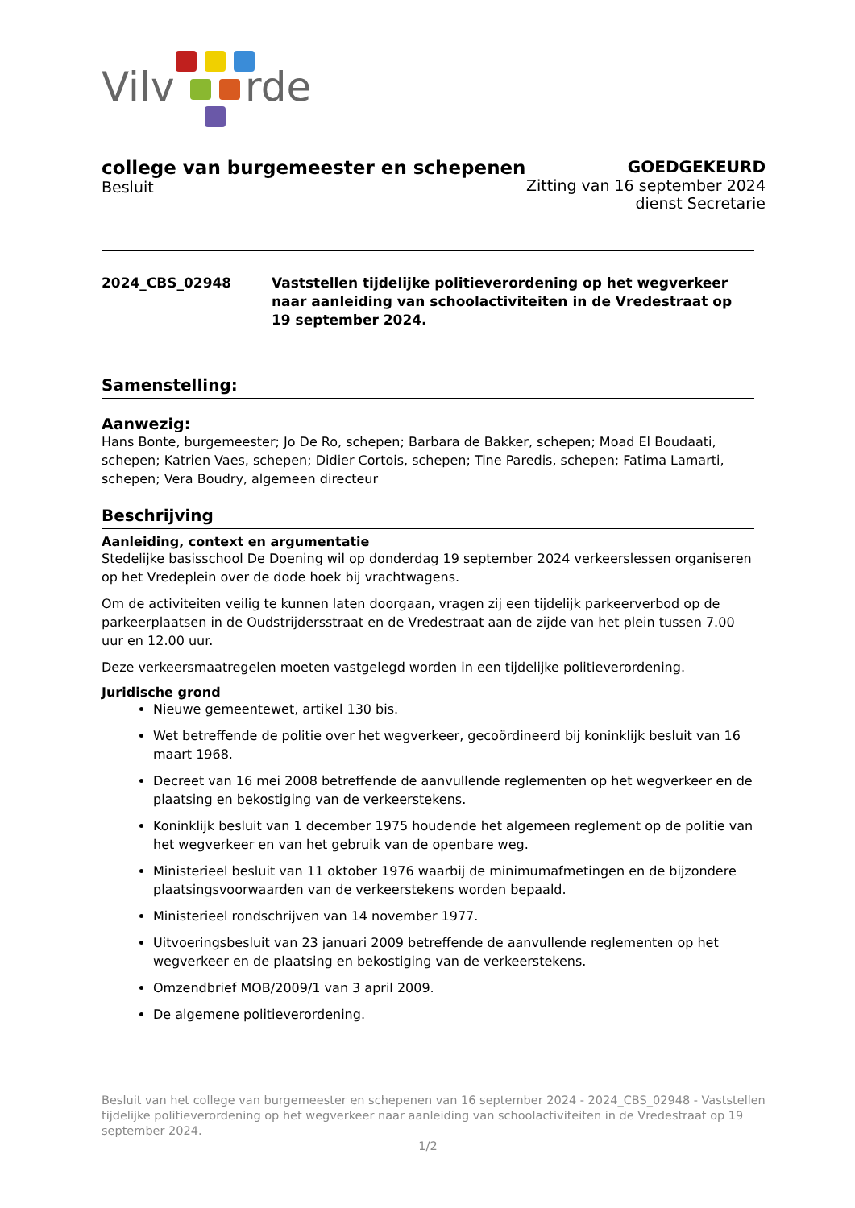Vilv
rde
college van burgemeester en schepenen
Besluit
GOEDGEKEURD
Zitting van 16 september 2024
dienst Secretarie
2024_CBS_02948 Vaststellen tijdelijke politieverordening op het wegverkeer naar aanleiding van schoolactiviteiten in de Vredestraat op 19 september 2024.
Samenstelling:
Aanwezig:
Hans Bonte, burgemeester; Jo De Ro, schepen; Barbara de Bakker, schepen; Moad El Boudaati, schepen; Katrien Vaes, schepen; Didier Cortois, schepen; Tine Paredis, schepen; Fatima Lamarti, schepen; Vera Boudry, algemeen directeur
Beschrijving
Aanleiding, context en argumentatie
Stedelijke basisschool De Doening wil op donderdag 19 september 2024 verkeerslessen organiseren op het Vredeplein over de dode hoek bij vrachtwagens.
Om de activiteiten veilig te kunnen laten doorgaan, vragen zij een tijdelijk parkeerverbod op de parkeerplaatsen in de Oudstrijdersstraat en de Vredestraat aan de zijde van het plein tussen 7.00 uur en 12.00 uur.
Deze verkeersmaatregelen moeten vastgelegd worden in een tijdelijke politieverordening.
Juridische grond
Nieuwe gemeentewet, artikel 130 bis.
Wet betreffende de politie over het wegverkeer, gecoördineerd bij koninklijk besluit van 16 maart 1968.
Decreet van 16 mei 2008 betreffende de aanvullende reglementen op het wegverkeer en de plaatsing en bekostiging van de verkeerstekens.
Koninklijk besluit van 1 december 1975 houdende het algemeen reglement op de politie van het wegverkeer en van het gebruik van de openbare weg.
Ministerieel besluit van 11 oktober 1976 waarbij de minimumafmetingen en de bijzondere plaatsingsvoorwaarden van de verkeerstekens worden bepaald.
Ministerieel rondschrijven van 14 november 1977.
Uitvoeringsbesluit van 23 januari 2009 betreffende de aanvullende reglementen op het wegverkeer en de plaatsing en bekostiging van de verkeerstekens.
Omzendbrief MOB/2009/1 van 3 april 2009.
De algemene politieverordening.
Besluit van het college van burgemeester en schepenen van 16 september 2024 - 2024_CBS_02948 - Vaststellen tijdelijke politieverordening op het wegverkeer naar aanleiding van schoolactiviteiten in de Vredestraat op 19 september 2024.
1/2